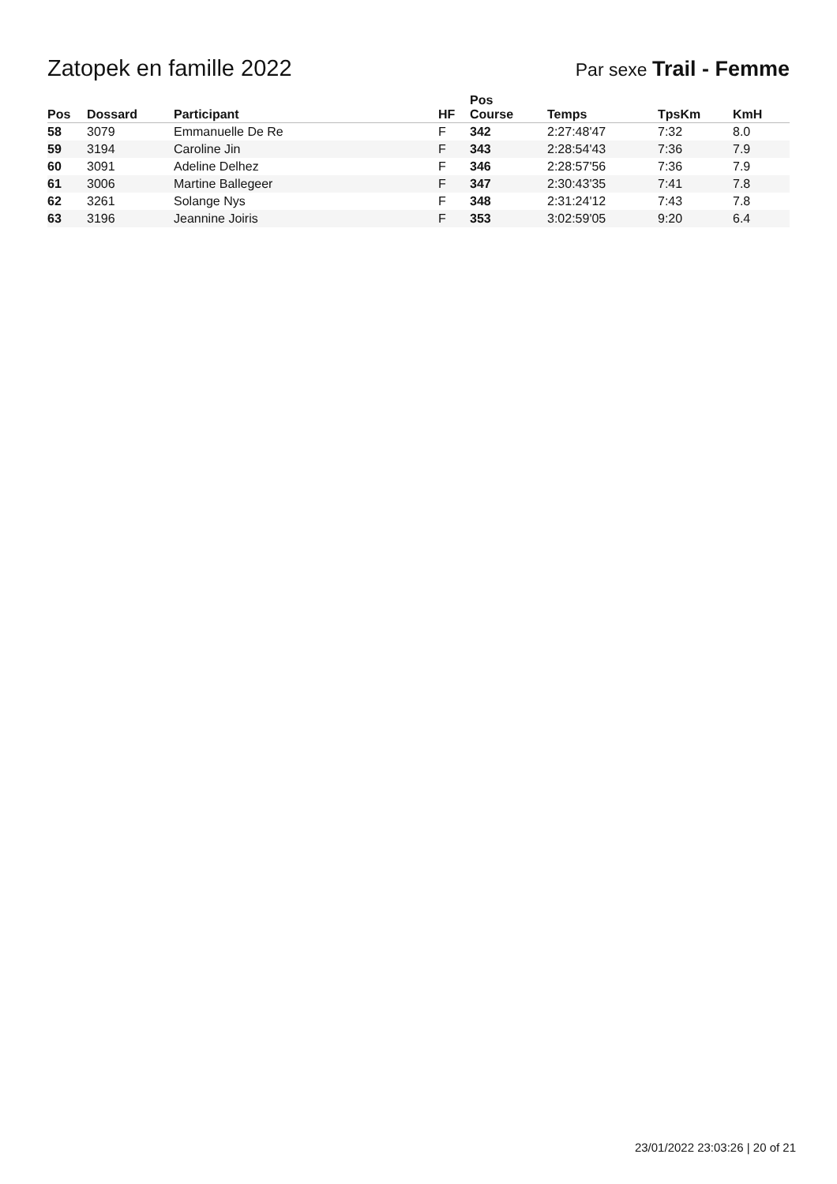Zatopek en famille 2022
Par sexe Trail - Femme
| Pos | Dossard | Participant | HF | Pos Course | Temps | TpsKm | KmH |
| --- | --- | --- | --- | --- | --- | --- | --- |
| 58 | 3079 | Emmanuelle De Re | F | 342 | 2:27:48'47 | 7:32 | 8.0 |
| 59 | 3194 | Caroline Jin | F | 343 | 2:28:54'43 | 7:36 | 7.9 |
| 60 | 3091 | Adeline Delhez | F | 346 | 2:28:57'56 | 7:36 | 7.9 |
| 61 | 3006 | Martine Ballegeer | F | 347 | 2:30:43'35 | 7:41 | 7.8 |
| 62 | 3261 | Solange Nys | F | 348 | 2:31:24'12 | 7:43 | 7.8 |
| 63 | 3196 | Jeannine Joiris | F | 353 | 3:02:59'05 | 9:20 | 6.4 |
23/01/2022 23:03:26 | 20 of 21